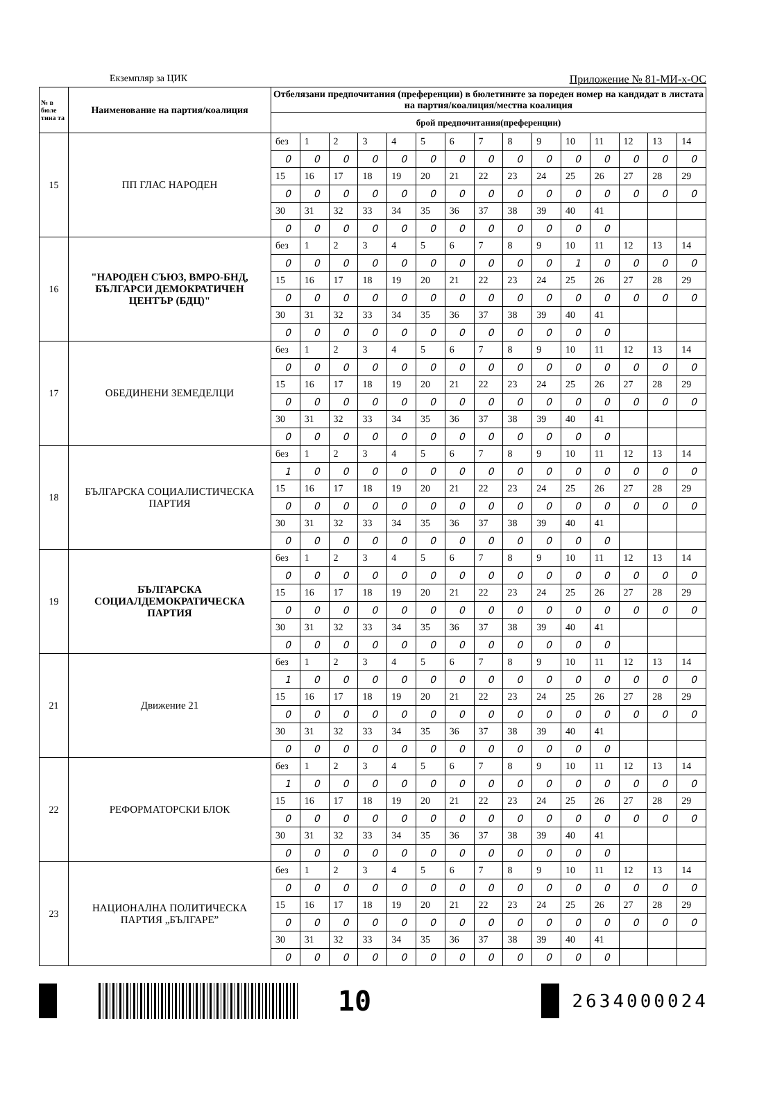Екземпляр за ЦИК Приложение № 81-МИ-х-ОС
| № в бюле тина та | Наименование на партия/коалиция | Отбелязани предпочитания (преференции) в бюлетините за пореден номер на кандидат в листата на партия/коалиция/местна коалиция | | | | | | | | | | | | | | |
| --- | --- | --- | --- | --- | --- | --- | --- | --- | --- | --- | --- | --- | --- | --- | --- | --- |
| | | брой предпочитания(преференции) | | | | | | | | | | | | | | |
| 15 | ПП ГЛАС НАРОДЕН | без | 1 | 2 | 3 | 4 | 5 | 6 | 7 | 8 | 9 | 10 | 11 | 12 | 13 | 14 |
| | | 0 | 0 | 0 | 0 | 0 | 0 | 0 | 0 | 0 | 0 | 0 | 0 | 0 | 0 | 0 |
| | | 15 | 16 | 17 | 18 | 19 | 20 | 21 | 22 | 23 | 24 | 25 | 26 | 27 | 28 | 29 |
| | | 0 | 0 | 0 | 0 | 0 | 0 | 0 | 0 | 0 | 0 | 0 | 0 | 0 | 0 | 0 |
| | | 30 | 31 | 32 | 33 | 34 | 35 | 36 | 37 | 38 | 39 | 40 | 41 | | | |
| | | 0 | 0 | 0 | 0 | 0 | 0 | 0 | 0 | 0 | 0 | 0 | 0 | | | |
| 16 | "НАРОДЕН СЪЮЗ, ВМРО-БНД, БЪЛГАРСИ ДЕМОКРАТИЧЕН ЦЕНТЪР (БДЦ)" | без | 1 | 2 | 3 | 4 | 5 | 6 | 7 | 8 | 9 | 10 | 11 | 12 | 13 | 14 |
| | | 0 | 0 | 0 | 0 | 0 | 0 | 0 | 0 | 0 | 0 | 1 | 0 | 0 | 0 | 0 |
| | | 15 | 16 | 17 | 18 | 19 | 20 | 21 | 22 | 23 | 24 | 25 | 26 | 27 | 28 | 29 |
| | | 0 | 0 | 0 | 0 | 0 | 0 | 0 | 0 | 0 | 0 | 0 | 0 | 0 | 0 | 0 |
| | | 30 | 31 | 32 | 33 | 34 | 35 | 36 | 37 | 38 | 39 | 40 | 41 | | | |
| | | 0 | 0 | 0 | 0 | 0 | 0 | 0 | 0 | 0 | 0 | 0 | 0 | | | |
| 17 | ОБЕДИНЕНИ ЗЕМЕДЕЛЦИ | без | 1 | 2 | 3 | 4 | 5 | 6 | 7 | 8 | 9 | 10 | 11 | 12 | 13 | 14 |
| | | 0 | 0 | 0 | 0 | 0 | 0 | 0 | 0 | 0 | 0 | 0 | 0 | 0 | 0 | 0 |
| | | 15 | 16 | 17 | 18 | 19 | 20 | 21 | 22 | 23 | 24 | 25 | 26 | 27 | 28 | 29 |
| | | 0 | 0 | 0 | 0 | 0 | 0 | 0 | 0 | 0 | 0 | 0 | 0 | 0 | 0 | 0 |
| | | 30 | 31 | 32 | 33 | 34 | 35 | 36 | 37 | 38 | 39 | 40 | 41 | | | |
| | | 0 | 0 | 0 | 0 | 0 | 0 | 0 | 0 | 0 | 0 | 0 | 0 | | | |
| 18 | БЪЛГАРСКА СОЦИАЛИСТИЧЕСКА ПАРТИЯ | без | 1 | 2 | 3 | 4 | 5 | 6 | 7 | 8 | 9 | 10 | 11 | 12 | 13 | 14 |
| | | 1 | 0 | 0 | 0 | 0 | 0 | 0 | 0 | 0 | 0 | 0 | 0 | 0 | 0 | 0 |
| | | 15 | 16 | 17 | 18 | 19 | 20 | 21 | 22 | 23 | 24 | 25 | 26 | 27 | 28 | 29 |
| | | 0 | 0 | 0 | 0 | 0 | 0 | 0 | 0 | 0 | 0 | 0 | 0 | 0 | 0 | 0 |
| | | 30 | 31 | 32 | 33 | 34 | 35 | 36 | 37 | 38 | 39 | 40 | 41 | | | |
| | | 0 | 0 | 0 | 0 | 0 | 0 | 0 | 0 | 0 | 0 | 0 | 0 | | | |
| 19 | БЪЛГАРСКА СОЦИАЛДЕМОКРАТИЧЕСКА ПАРТИЯ | без | 1 | 2 | 3 | 4 | 5 | 6 | 7 | 8 | 9 | 10 | 11 | 12 | 13 | 14 |
| | | 0 | 0 | 0 | 0 | 0 | 0 | 0 | 0 | 0 | 0 | 0 | 0 | 0 | 0 | 0 |
| | | 15 | 16 | 17 | 18 | 19 | 20 | 21 | 22 | 23 | 24 | 25 | 26 | 27 | 28 | 29 |
| | | 0 | 0 | 0 | 0 | 0 | 0 | 0 | 0 | 0 | 0 | 0 | 0 | 0 | 0 | 0 |
| | | 30 | 31 | 32 | 33 | 34 | 35 | 36 | 37 | 38 | 39 | 40 | 41 | | | |
| | | 0 | 0 | 0 | 0 | 0 | 0 | 0 | 0 | 0 | 0 | 0 | 0 | | | |
| 21 | Движение 21 | без | 1 | 2 | 3 | 4 | 5 | 6 | 7 | 8 | 9 | 10 | 11 | 12 | 13 | 14 |
| | | 1 | 0 | 0 | 0 | 0 | 0 | 0 | 0 | 0 | 0 | 0 | 0 | 0 | 0 | 0 |
| | | 15 | 16 | 17 | 18 | 19 | 20 | 21 | 22 | 23 | 24 | 25 | 26 | 27 | 28 | 29 |
| | | 0 | 0 | 0 | 0 | 0 | 0 | 0 | 0 | 0 | 0 | 0 | 0 | 0 | 0 | 0 |
| | | 30 | 31 | 32 | 33 | 34 | 35 | 36 | 37 | 38 | 39 | 40 | 41 | | | |
| | | 0 | 0 | 0 | 0 | 0 | 0 | 0 | 0 | 0 | 0 | 0 | 0 | | | |
| 22 | РЕФОРМАТОРСКИ БЛОК | без | 1 | 2 | 3 | 4 | 5 | 6 | 7 | 8 | 9 | 10 | 11 | 12 | 13 | 14 |
| | | 1 | 0 | 0 | 0 | 0 | 0 | 0 | 0 | 0 | 0 | 0 | 0 | 0 | 0 | 0 |
| | | 15 | 16 | 17 | 18 | 19 | 20 | 21 | 22 | 23 | 24 | 25 | 26 | 27 | 28 | 29 |
| | | 0 | 0 | 0 | 0 | 0 | 0 | 0 | 0 | 0 | 0 | 0 | 0 | 0 | 0 | 0 |
| | | 30 | 31 | 32 | 33 | 34 | 35 | 36 | 37 | 38 | 39 | 40 | 41 | | | |
| | | 0 | 0 | 0 | 0 | 0 | 0 | 0 | 0 | 0 | 0 | 0 | 0 | | | |
| 23 | НАЦИОНАЛНА ПОЛИТИЧЕСКА ПАРТИЯ „БЪЛГАРЕ” | без | 1 | 2 | 3 | 4 | 5 | 6 | 7 | 8 | 9 | 10 | 11 | 12 | 13 | 14 |
| | | 0 | 0 | 0 | 0 | 0 | 0 | 0 | 0 | 0 | 0 | 0 | 0 | 0 | 0 | 0 |
| | | 15 | 16 | 17 | 18 | 19 | 20 | 21 | 22 | 23 | 24 | 25 | 26 | 27 | 28 | 29 |
| | | 0 | 0 | 0 | 0 | 0 | 0 | 0 | 0 | 0 | 0 | 0 | 0 | 0 | 0 | 0 |
| | | 30 | 31 | 32 | 33 | 34 | 35 | 36 | 37 | 38 | 39 | 40 | 41 | | | |
| | | 0 | 0 | 0 | 0 | 0 | 0 | 0 | 0 | 0 | 0 | 0 | 0 | | | |
10
2634000024